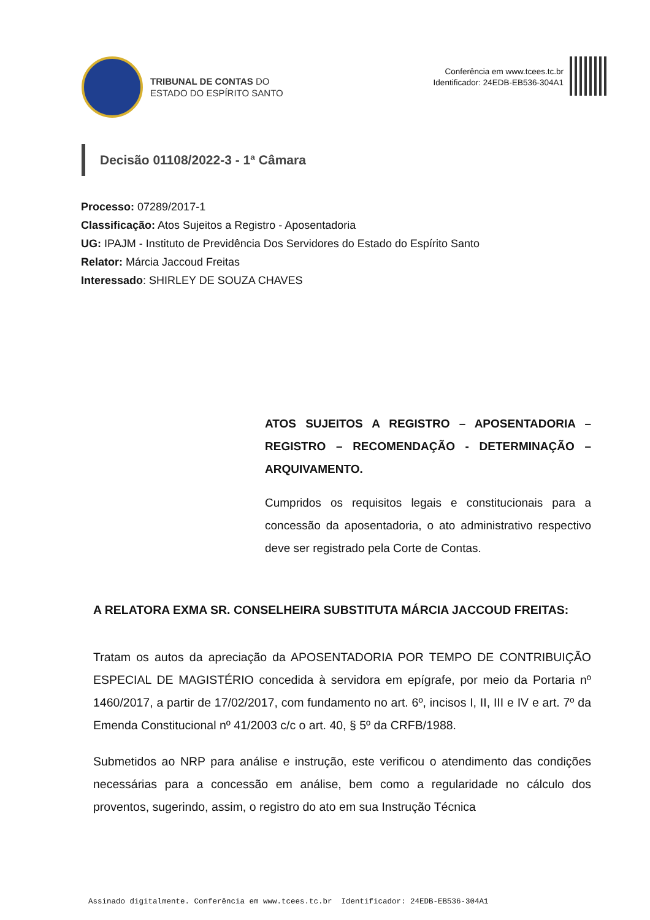TRIBUNAL DE CONTAS DO
ESTADO DO ESPÍRITO SANTO
Conferência em www.tcees.tc.br
Identificador: 24EDB-EB536-304A1
Decisão 01108/2022-3 - 1ª Câmara
Processo: 07289/2017-1
Classificação: Atos Sujeitos a Registro - Aposentadoria
UG: IPAJM - Instituto de Previdência Dos Servidores do Estado do Espírito Santo
Relator: Márcia Jaccoud Freitas
Interessado: SHIRLEY DE SOUZA CHAVES
ATOS SUJEITOS A REGISTRO – APOSENTADORIA – REGISTRO – RECOMENDAÇÃO - DETERMINAÇÃO – ARQUIVAMENTO.
Cumpridos os requisitos legais e constitucionais para a concessão da aposentadoria, o ato administrativo respectivo deve ser registrado pela Corte de Contas.
A RELATORA EXMA SR. CONSELHEIRA SUBSTITUTA MÁRCIA JACCOUD FREITAS:
Tratam os autos da apreciação da APOSENTADORIA POR TEMPO DE CONTRIBUIÇÃO ESPECIAL DE MAGISTÉRIO concedida à servidora em epígrafe, por meio da Portaria nº 1460/2017, a partir de 17/02/2017, com fundamento no art. 6º, incisos I, II, III e IV e art. 7º da Emenda Constitucional nº 41/2003 c/c o art. 40, § 5º da CRFB/1988.
Submetidos ao NRP para análise e instrução, este verificou o atendimento das condições necessárias para a concessão em análise, bem como a regularidade no cálculo dos proventos, sugerindo, assim, o registro do ato em sua Instrução Técnica
Assinado digitalmente. Conferência em www.tcees.tc.br Identificador: 24EDB-EB536-304A1